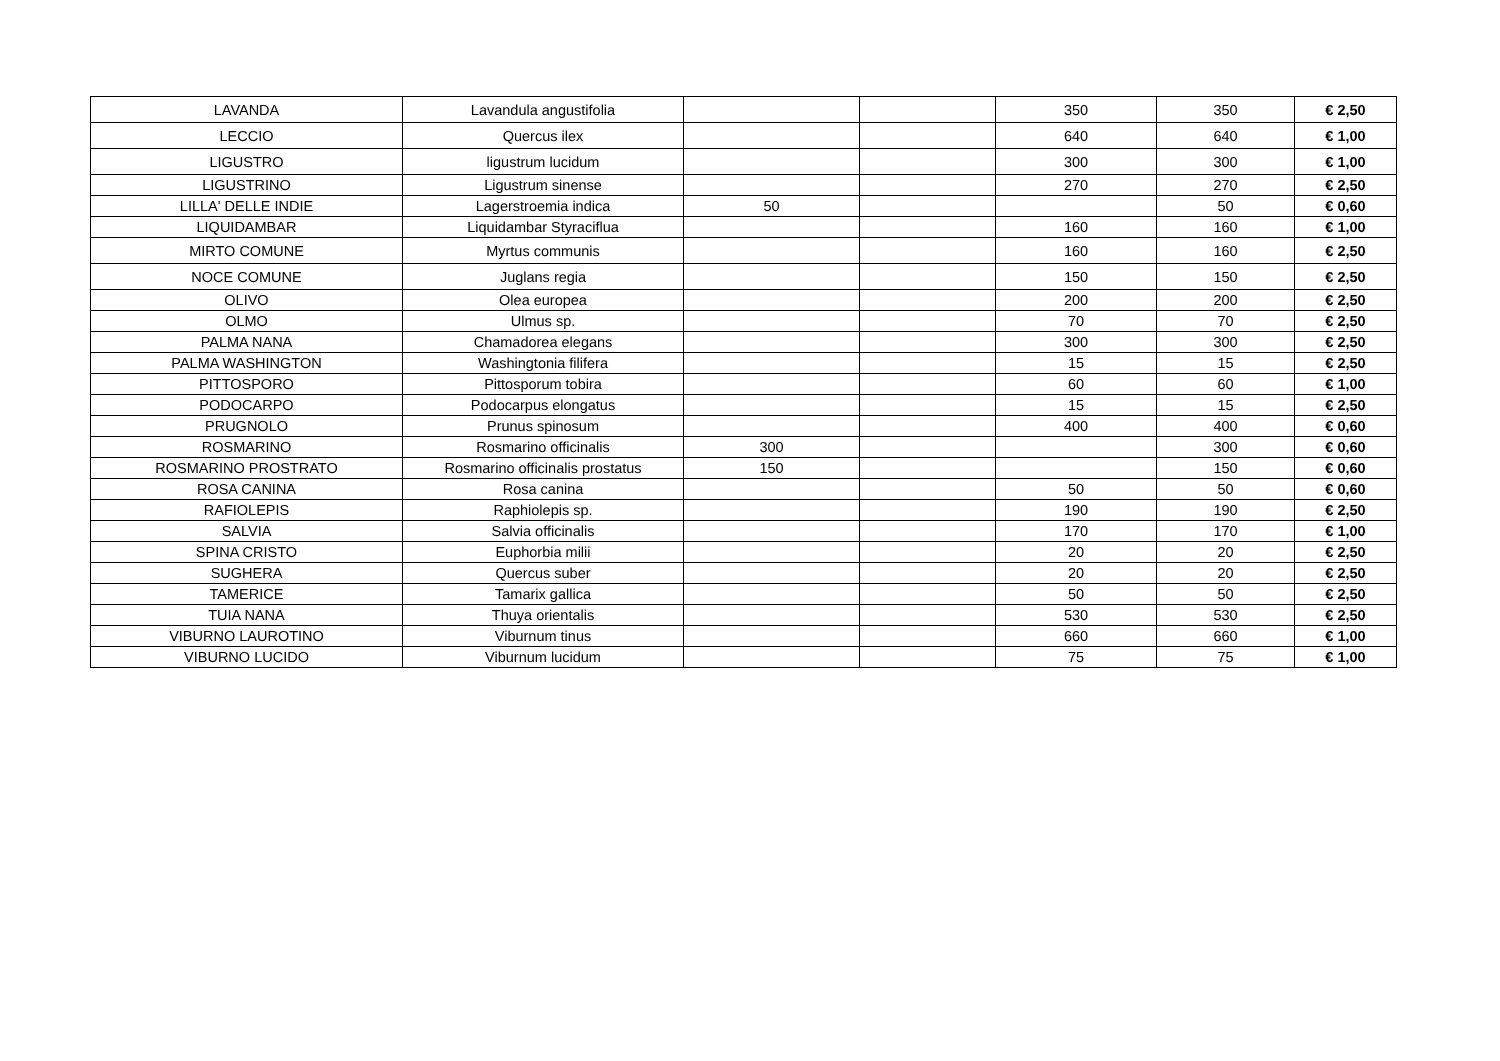| LAVANDA | Lavandula angustifolia | | | 350 | 350 | € 2,50 |
| LECCIO | Quercus ilex | | | 640 | 640 | € 1,00 |
| LIGUSTRO | ligustrum lucidum | | | 300 | 300 | € 1,00 |
| LIGUSTRINO | Ligustrum sinense | | | 270 | 270 | € 2,50 |
| LILLA' DELLE INDIE | Lagerstroemia indica | 50 | | | 50 | € 0,60 |
| LIQUIDAMBAR | Liquidambar Styraciflua | | | 160 | 160 | € 1,00 |
| MIRTO COMUNE | Myrtus communis | | | 160 | 160 | € 2,50 |
| NOCE COMUNE | Juglans regia | | | 150 | 150 | € 2,50 |
| OLIVO | Olea europea | | | 200 | 200 | € 2,50 |
| OLMO | Ulmus sp. | | | 70 | 70 | € 2,50 |
| PALMA NANA | Chamadorea elegans | | | 300 | 300 | € 2,50 |
| PALMA WASHINGTON | Washingtonia filifera | | | 15 | 15 | € 2,50 |
| PITTOSPORO | Pittosporum tobira | | | 60 | 60 | € 1,00 |
| PODOCARPO | Podocarpus elongatus | | | 15 | 15 | € 2,50 |
| PRUGNOLO | Prunus spinosum | | | 400 | 400 | € 0,60 |
| ROSMARINO | Rosmarino officinalis | 300 | | | 300 | € 0,60 |
| ROSMARINO PROSTRATO | Rosmarino officinalis prostatus | 150 | | | 150 | € 0,60 |
| ROSA CANINA | Rosa canina | | | 50 | 50 | € 0,60 |
| RAFIOLEPIS | Raphiolepis sp. | | | 190 | 190 | € 2,50 |
| SALVIA | Salvia officinalis | | | 170 | 170 | € 1,00 |
| SPINA CRISTO | Euphorbia milii | | | 20 | 20 | € 2,50 |
| SUGHERA | Quercus suber | | | 20 | 20 | € 2,50 |
| TAMERICE | Tamarix gallica | | | 50 | 50 | € 2,50 |
| TUIA NANA | Thuya orientalis | | | 530 | 530 | € 2,50 |
| VIBURNO LAUROTINO | Viburnum tinus | | | 660 | 660 | € 1,00 |
| VIBURNO LUCIDO | Viburnum lucidum | | | 75 | 75 | € 1,00 |